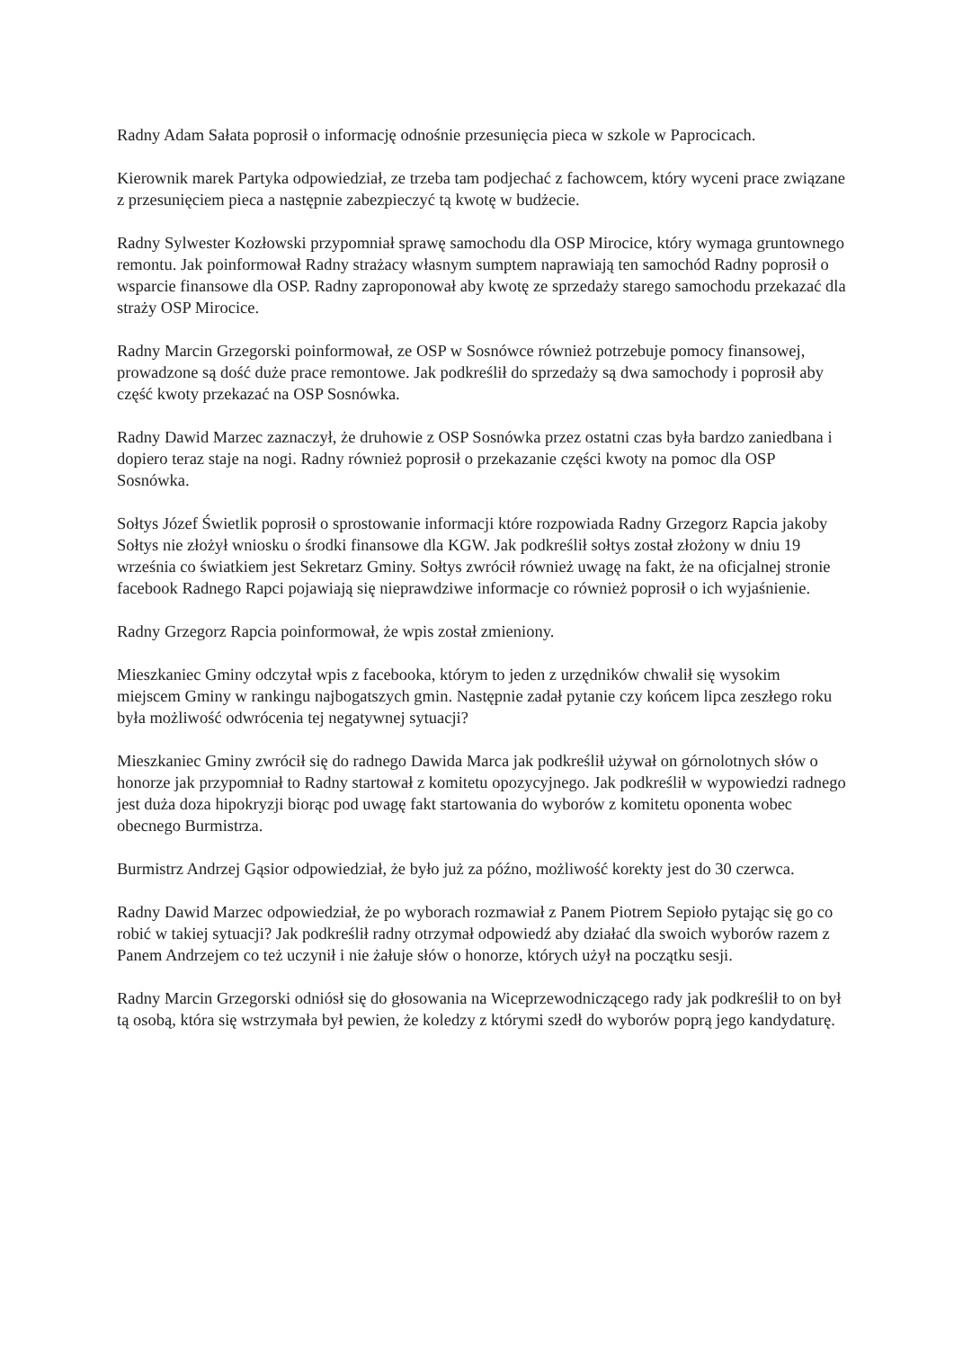Radny Adam Sałata poprosił o informację odnośnie przesunięcia pieca w szkole w Paprocicach.
Kierownik marek Partyka odpowiedział, ze trzeba tam podjechać z fachowcem, który wyceni prace związane z przesunięciem pieca a następnie zabezpieczyć tą kwotę w budżecie.
Radny Sylwester Kozłowski przypomniał sprawę samochodu dla OSP Mirocice, który wymaga gruntownego remontu. Jak poinformował Radny strażacy własnym sumptem naprawiają ten samochód Radny poprosił o wsparcie finansowe dla OSP. Radny zaproponował aby kwotę ze sprzedaży starego samochodu przekazać dla straży OSP Mirocice.
Radny Marcin Grzegorski poinformował, ze OSP w Sosnówce również potrzebuje pomocy finansowej, prowadzone są dość duże prace remontowe. Jak podkreślił do sprzedaży są dwa samochody i poprosił aby część kwoty przekazać na OSP Sosnówka.
Radny Dawid Marzec zaznaczył, że druhowie z OSP Sosnówka przez ostatni czas była bardzo zaniedbana i dopiero teraz staje na nogi. Radny również poprosił o przekazanie części kwoty na pomoc dla OSP Sosnówka.
Sołtys Józef Świetlik poprosił o sprostowanie informacji które rozpowiada Radny Grzegorz Rapcia jakoby Sołtys nie złożył wniosku o środki finansowe dla KGW. Jak podkreślił sołtys został złożony w dniu 19 września co światkiem jest Sekretarz Gminy. Sołtys zwrócił również uwagę na fakt, że na oficjalnej stronie facebook Radnego Rapci pojawiają się nieprawdziwe informacje co również poprosił o ich wyjaśnienie.
Radny Grzegorz Rapcia poinformował, że wpis został zmieniony.
Mieszkaniec Gminy odczytał wpis z facebooka, którym to jeden z urzędników chwalił się wysokim miejscem Gminy w rankingu najbogatszych gmin. Następnie zadał pytanie czy końcem lipca zeszłego roku była możliwość odwrócenia tej negatywnej sytuacji?
Mieszkaniec Gminy zwrócił się do radnego Dawida Marca jak podkreślił używał on górnolotnych słów o honorze jak przypomniał to Radny startował z komitetu opozycyjnego. Jak podkreślił w wypowiedzi radnego jest duża doza hipokryzji biorąc pod uwagę fakt startowania do wyborów z komitetu oponenta wobec obecnego Burmistrza.
Burmistrz Andrzej Gąsior odpowiedział, że było już za późno, możliwość korekty jest do 30 czerwca.
Radny Dawid Marzec odpowiedział, że po wyborach rozmawiał z Panem Piotrem Sepioło pytając się go co robić w takiej sytuacji? Jak podkreślił radny otrzymał odpowiedź aby działać dla swoich wyborów razem z Panem Andrzejem co też uczynił i nie żałuje słów o honorze, których użył na początku sesji.
Radny Marcin Grzegorski odniósł się do głosowania na Wiceprzewodniczącego rady jak podkreślił to on był tą osobą, która się wstrzymała był pewien, że koledzy z którymi szedł do wyborów poprą jego kandydaturę.